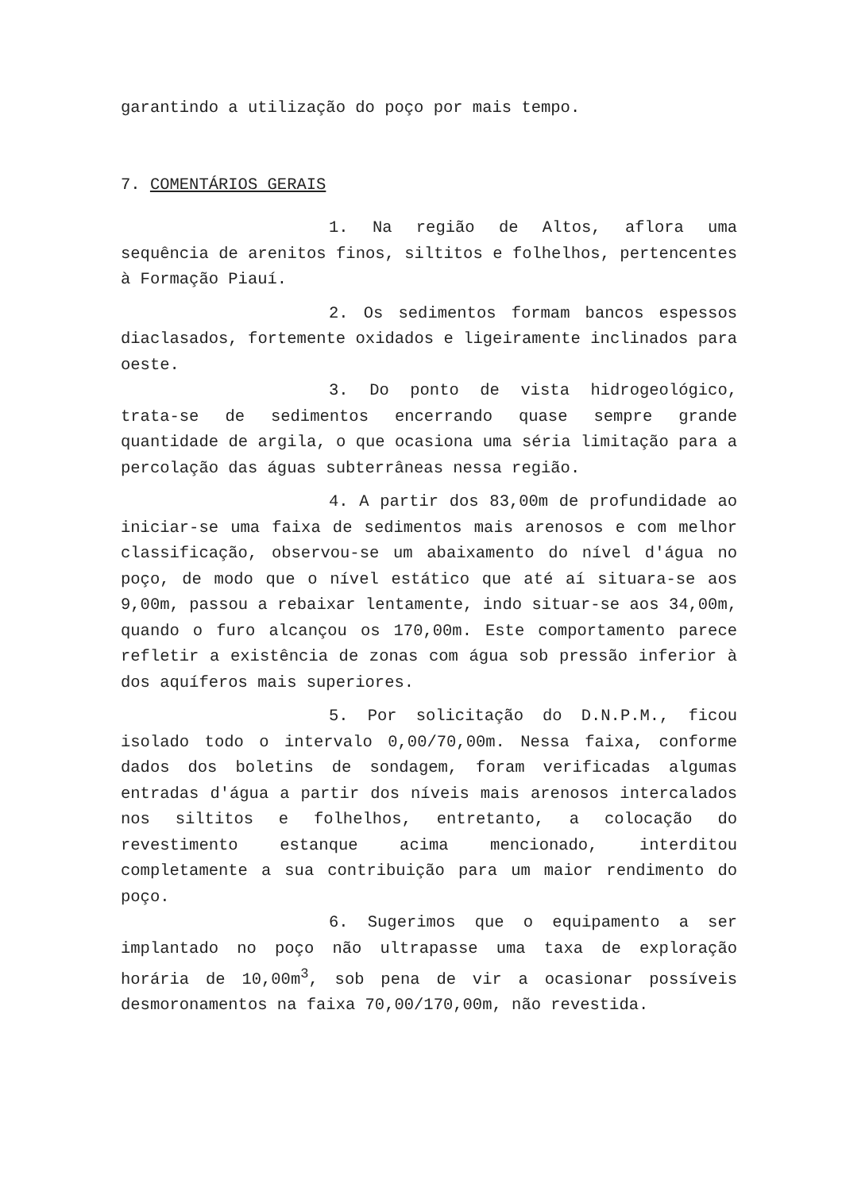garantindo a utilização do poço por mais tempo.
7. COMENTÁRIOS GERAIS
1. Na região de Altos, aflora uma sequência de arenitos finos, siltitos e folhelhos, pertencentes à Formação Piauí.
2. Os sedimentos formam bancos espessos diaclasados, fortemente oxidados e ligeiramente inclinados para oeste.
3. Do ponto de vista hidrogeológico, trata-se de sedimentos encerrando quase sempre grande quantidade de argila, o que ocasiona uma séria limitação para a percolação das águas subterrâneas nessa região.
4. A partir dos 83,00m de profundidade ao iniciar-se uma faixa de sedimentos mais arenosos e com melhor classificação, observou-se um abaixamento do nível d'água no poço, de modo que o nível estático que até aí situara-se aos 9,00m, passou a rebaixar lentamente, indo situar-se aos 34,00m, quando o furo alcançou os 170,00m. Este comportamento parece refletir a existência de zonas com água sob pressão inferior à dos aquíferos mais superiores.
5. Por solicitação do D.N.P.M., ficou isolado todo o intervalo 0,00/70,00m. Nessa faixa, conforme dados dos boletins de sondagem, foram verificadas algumas entradas d'água a partir dos níveis mais arenosos intercalados nos siltitos e folhelhos, entretanto, a colocação do revestimento estanque acima mencionado, interditou completamente a sua contribuição para um maior rendimento do poço.
6. Sugerimos que o equipamento a ser implantado no poço não ultrapasse uma taxa de exploração horária de 10,00m<sup>3</sup>, sob pena de vir a ocasionar possíveis desmoronamentos na faixa 70,00/170,00m, não revestida.